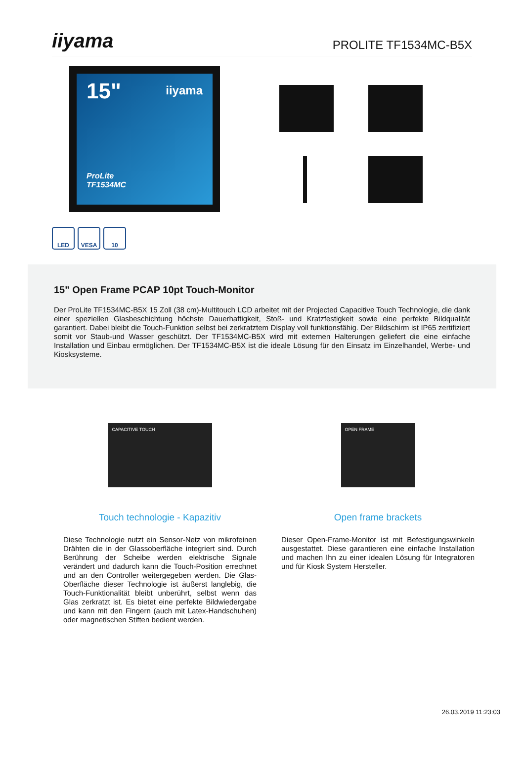iiyama
PROLITE TF1534MC-B5X
15"
iiyama
ProLite
TF1534MC
LED VESA 10
15" Open Frame PCAP 10pt Touch-Monitor
Der ProLite TF1534MC-B5X 15 Zoll (38 cm)-Multitouch LCD arbeitet mit der Projected Capacitive Touch Technologie, die dank einer speziellen Glasbeschichtung höchste Dauerhaftigkeit, Stoß- und Kratzfestigkeit sowie eine perfekte Bildqualität garantiert. Dabei bleibt die Touch-Funktion selbst bei zerkratztem Display voll funktionsfähig. Der Bildschirm ist IP65 zertifiziert somit vor Staub-und Wasser geschützt. Der TF1534MC-B5X wird mit externen Halterungen geliefert die eine einfache Installation und Einbau ermöglichen. Der TF1534MC-B5X ist die ideale Lösung für den Einsatz im Einzelhandel, Werbe- und Kiosksysteme.
CAPACITIVE TOUCH
Touch technologie - Kapazitiv
Diese Technologie nutzt ein Sensor-Netz von mikrofeinen Drähten die in der Glassoberfläche integriert sind. Durch Berührung der Scheibe werden elektrische Signale verändert und dadurch kann die Touch-Position errechnet und an den Controller weitergegeben werden. Die Glas-Oberfläche dieser Technologie ist äußerst langlebig, die Touch-Funktionalität bleibt unberührt, selbst wenn das Glas zerkratzt ist. Es bietet eine perfekte Bildwiedergabe und kann mit den Fingern (auch mit Latex-Handschuhen) oder magnetischen Stiften bedient werden.
OPEN FRAME
Open frame brackets
Dieser Open-Frame-Monitor ist mit Befestigungswinkeln ausgestattet. Diese garantieren eine einfache Installation und machen Ihn zu einer idealen Lösung für Integratoren und für Kiosk System Hersteller.
26.03.2019 11:23:03